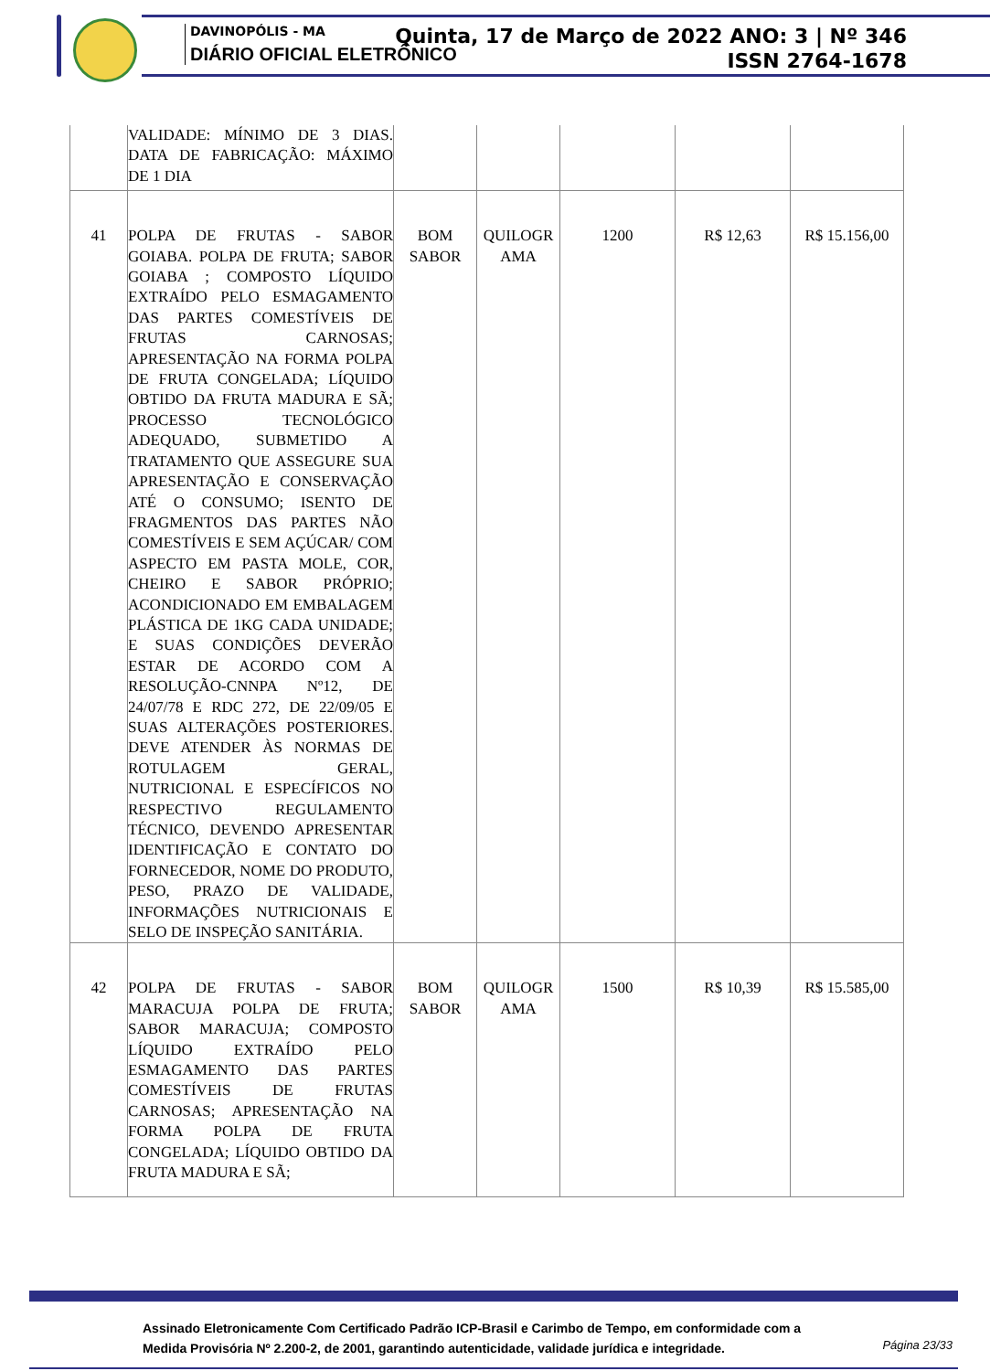DAVINOPÓLIS - MA
DIÁRIO OFICIAL ELETRÔNICO
Quinta, 17 de Março de 2022 ANO: 3 | Nº 346
ISSN 2764-1678
| | VALIDADE: MÍNIMO DE 3 DIAS. DATA DE FABRICAÇÃO: MÁXIMO DE 1 DIA | | | | | |
| 41 | POLPA DE FRUTAS - SABOR GOIABA. POLPA DE FRUTA; SABOR GOIABA ; COMPOSTO LÍQUIDO EXTRAÍDO PELO ESMAGAMENTO DAS PARTES COMESTÍVEIS DE FRUTAS CARNOSAS; APRESENTAÇÃO NA FORMA POLPA DE FRUTA CONGELADA; LÍQUIDO OBTIDO DA FRUTA MADURA E SÃ; PROCESSO TECNOLÓGICO ADEQUADO, SUBMETIDO A TRATAMENTO QUE ASSEGURE SUA APRESENTAÇÃO E CONSERVAÇÃO ATÉ O CONSUMO; ISENTO DE FRAGMENTOS DAS PARTES NÃO COMESTÍVEIS E SEM AÇÚCAR/ COM ASPECTO EM PASTA MOLE, COR, CHEIRO E SABOR PRÓPRIO; ACONDICIONADO EM EMBALAGEM PLÁSTICA DE 1KG CADA UNIDADE; E SUAS CONDIÇÕES DEVERÃO ESTAR DE ACORDO COM A RESOLUÇÃO-CNNPA Nº12, DE 24/07/78 E RDC 272, DE 22/09/05 E SUAS ALTERAÇÕES POSTERIORES. DEVE ATENDER ÀS NORMAS DE ROTULAGEM GERAL, NUTRICIONAL E ESPECÍFICOS NO RESPECTIVO REGULAMENTO TÉCNICO, DEVENDO APRESENTAR IDENTIFICAÇÃO E CONTATO DO FORNECEDOR, NOME DO PRODUTO, PESO, PRAZO DE VALIDADE, INFORMAÇÕES NUTRICIONAIS E SELO DE INSPEÇÃO SANITÁRIA. | BOM SABOR | QUILOGR AMA | 1200 | R$ 12,63 | R$ 15.156,00 |
| 42 | POLPA DE FRUTAS - SABOR MARACUJA POLPA DE FRUTA; SABOR MARACUJA; COMPOSTO LÍQUIDO EXTRAÍDO PELO ESMAGAMENTO DAS PARTES COMESTÍVEIS DE FRUTAS CARNOSAS; APRESENTAÇÃO NA FORMA POLPA DE FRUTA CONGELADA; LÍQUIDO OBTIDO DA FRUTA MADURA E SÃ; | BOM SABOR | QUILOGR AMA | 1500 | R$ 10,39 | R$ 15.585,00 |
Assinado Eletronicamente Com Certificado Padrão ICP-Brasil e Carimbo de Tempo, em conformidade com a
Medida Provisória Nº 2.200-2, de 2001, garantindo autenticidade, validade jurídica e integridade.
Página 23/33